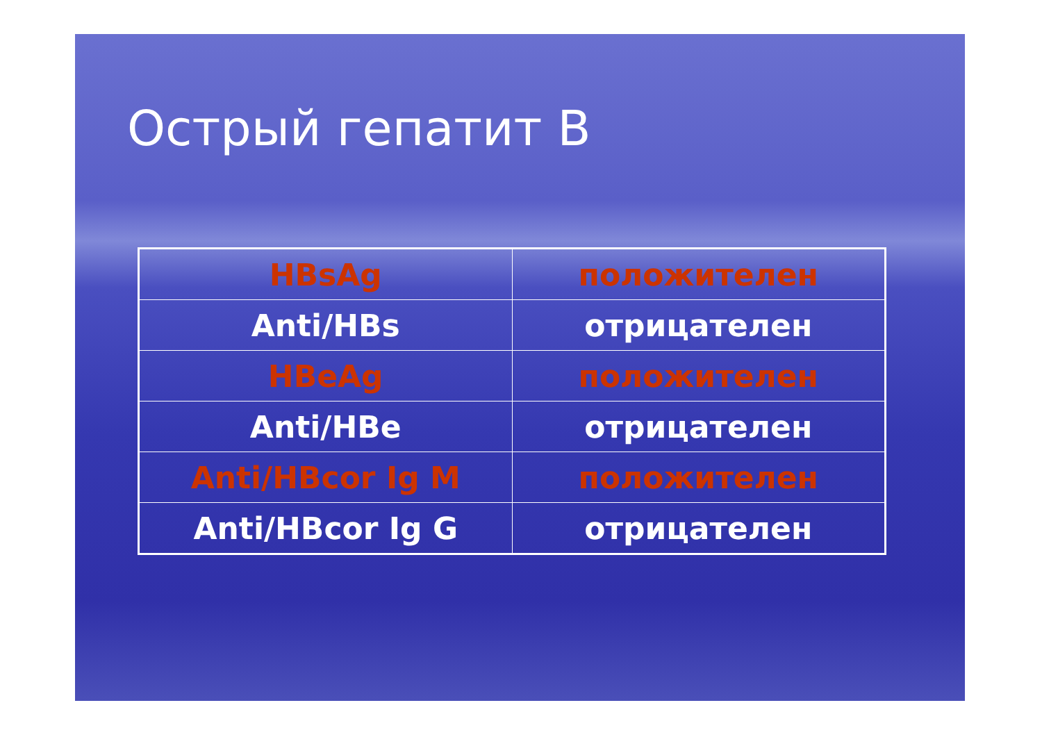Острый гепатит В
| HBsAg | положителен |
| Anti/HBs | отрицателен |
| HBeAg | положителен |
| Anti/HBe | отрицателен |
| Anti/HBcor Ig M | положителен |
| Anti/HBcor Ig G | отрицателен |